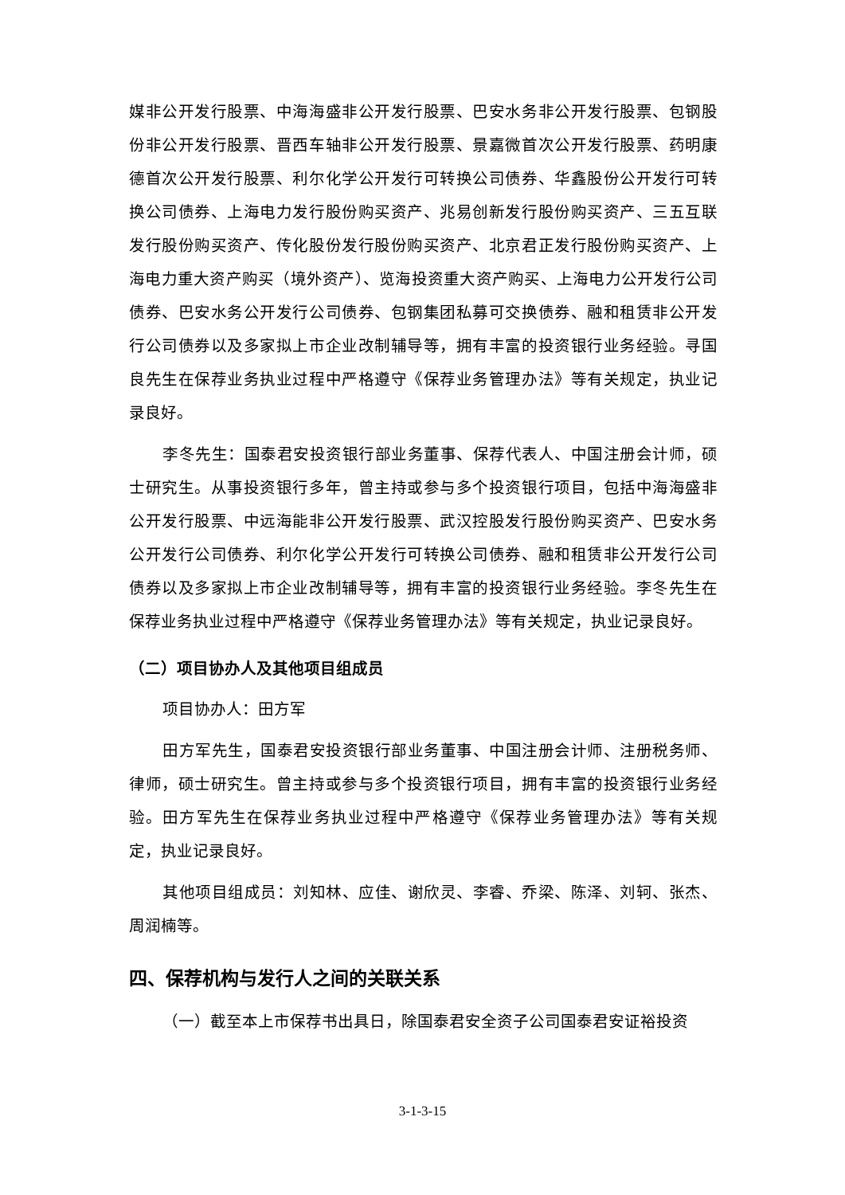媒非公开发行股票、中海海盛非公开发行股票、巴安水务非公开发行股票、包钢股份非公开发行股票、晋西车轴非公开发行股票、景嘉微首次公开发行股票、药明康德首次公开发行股票、利尔化学公开发行可转换公司债券、华鑫股份公开发行可转换公司债券、上海电力发行股份购买资产、兆易创新发行股份购买资产、三五互联发行股份购买资产、传化股份发行股份购买资产、北京君正发行股份购买资产、上海电力重大资产购买（境外资产）、览海投资重大资产购买、上海电力公开发行公司债券、巴安水务公开发行公司债券、包钢集团私募可交换债券、融和租赁非公开发行公司债券以及多家拟上市企业改制辅导等，拥有丰富的投资银行业务经验。寻国良先生在保荐业务执业过程中严格遵守《保荐业务管理办法》等有关规定，执业记录良好。
李冬先生：国泰君安投资银行部业务董事、保荐代表人、中国注册会计师，硕士研究生。从事投资银行多年，曾主持或参与多个投资银行项目，包括中海海盛非公开发行股票、中远海能非公开发行股票、武汉控股发行股份购买资产、巴安水务公开发行公司债券、利尔化学公开发行可转换公司债券、融和租赁非公开发行公司债券以及多家拟上市企业改制辅导等，拥有丰富的投资银行业务经验。李冬先生在保荐业务执业过程中严格遵守《保荐业务管理办法》等有关规定，执业记录良好。
（二）项目协办人及其他项目组成员
项目协办人：田方军
田方军先生，国泰君安投资银行部业务董事、中国注册会计师、注册税务师、律师，硕士研究生。曾主持或参与多个投资银行项目，拥有丰富的投资银行业务经验。田方军先生在保荐业务执业过程中严格遵守《保荐业务管理办法》等有关规定，执业记录良好。
其他项目组成员：刘知林、应佳、谢欣灵、李睿、乔梁、陈泽、刘轲、张杰、周润楠等。
四、保荐机构与发行人之间的关联关系
（一）截至本上市保荐书出具日，除国泰君安全资子公司国泰君安证裕投资
3-1-3-15